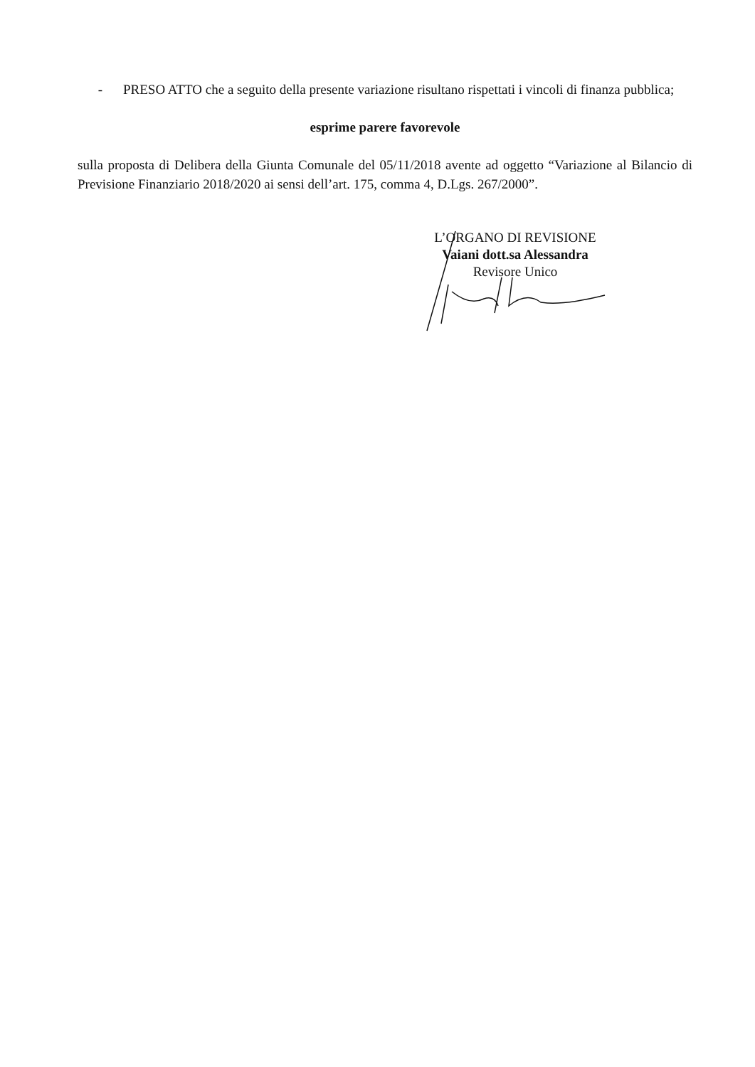- PRESO ATTO che a seguito della presente variazione risultano rispettati i vincoli di finanza pubblica;
esprime parere favorevole
sulla proposta di Delibera della Giunta Comunale del 05/11/2018 avente ad oggetto “Variazione al Bilancio di Previsione Finanziario 2018/2020 ai sensi dell’art. 175, comma 4, D.Lgs. 267/2000”.
L’ORGANO DI REVISIONE
Vaiani dott.sa Alessandra
Revisore Unico